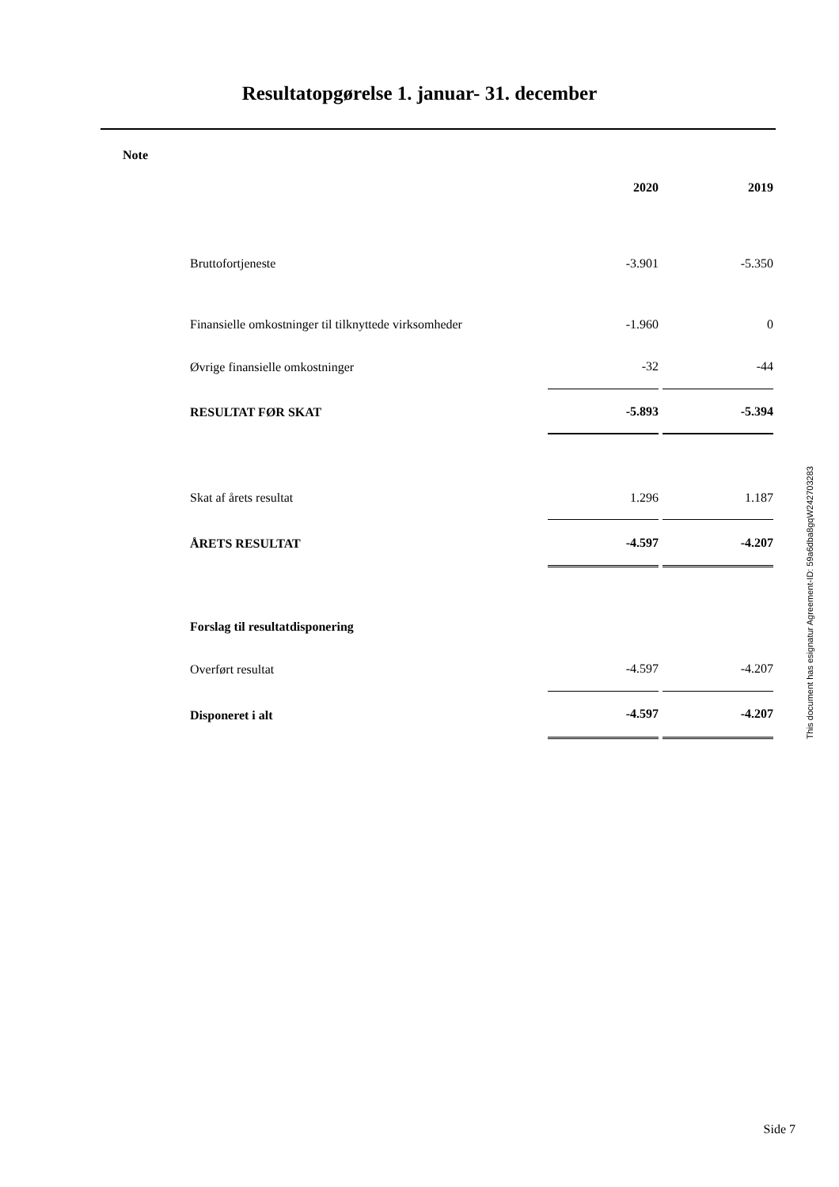Resultatopgørelse 1. januar- 31. december
| Note | | 2020 | 2019 |
| --- | --- | --- | --- |
| | Bruttofortjeneste | -3.901 | -5.350 |
| | Finansielle omkostninger til tilknyttede virksomheder | -1.960 | 0 |
| | Øvrige finansielle omkostninger | -32 | -44 |
| | RESULTAT FØR SKAT | -5.893 | -5.394 |
| | Skat af årets resultat | 1.296 | 1.187 |
| | ÅRETS RESULTAT | -4.597 | -4.207 |
| | Forslag til resultatdisponering | | |
| | Overført resultat | -4.597 | -4.207 |
| | Disponeret i alt | -4.597 | -4.207 |
This document has esignatur Agreement-ID: 59a6dba8gqW242703283
Side 7